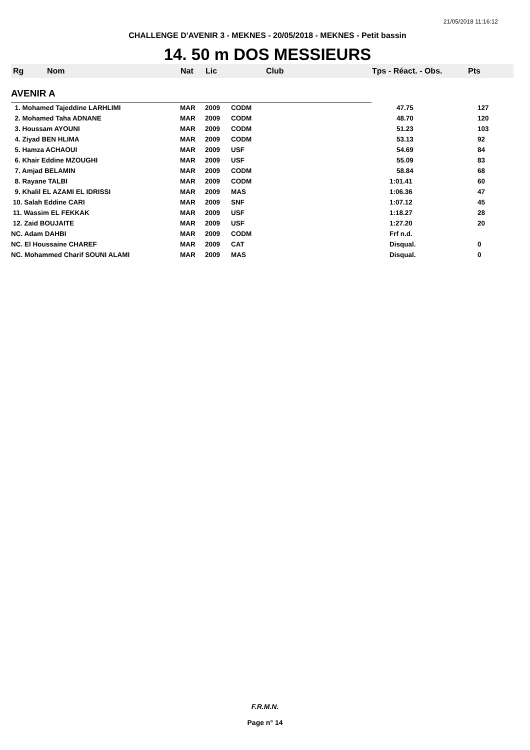21/05/2018 11:16:12
CHALLENGE D'AVENIR 3 - MEKNES - 20/05/2018 - MEKNES - Petit bassin
14. 50 m DOS MESSIEURS
| Rg | Nom | Nat | Lic | Club | Tps - Réact. - Obs. | Pts |
| --- | --- | --- | --- | --- | --- | --- |
| AVENIR A | | | | | | |
| 1. Mohamed Tajeddine LARHLIMI | | MAR | 2009 | CODM | 47.75 | 127 |
| 2. Mohamed Taha ADNANE | | MAR | 2009 | CODM | 48.70 | 120 |
| 3. Houssam AYOUNI | | MAR | 2009 | CODM | 51.23 | 103 |
| 4. Ziyad BEN HLIMA | | MAR | 2009 | CODM | 53.13 | 92 |
| 5. Hamza ACHAOUI | | MAR | 2009 | USF | 54.69 | 84 |
| 6. Khair Eddine MZOUGHI | | MAR | 2009 | USF | 55.09 | 83 |
| 7. Amjad BELAMIN | | MAR | 2009 | CODM | 58.84 | 68 |
| 8. Rayane TALBI | | MAR | 2009 | CODM | 1:01.41 | 60 |
| 9. Khalil EL AZAMI EL IDRISSI | | MAR | 2009 | MAS | 1:06.36 | 47 |
| 10. Salah Eddine CARI | | MAR | 2009 | SNF | 1:07.12 | 45 |
| 11. Wassim EL FEKKAK | | MAR | 2009 | USF | 1:18.27 | 28 |
| 12. Zaid BOUJAITE | | MAR | 2009 | USF | 1:27.20 | 20 |
| NC. Adam DAHBI | | MAR | 2009 | CODM | Frf n.d. | |
| NC. El Houssaine CHAREF | | MAR | 2009 | CAT | Disqual. | 0 |
| NC. Mohammed Charif SOUNI ALAMI | | MAR | 2009 | MAS | Disqual. | 0 |
F.R.M.N.
Page n° 14